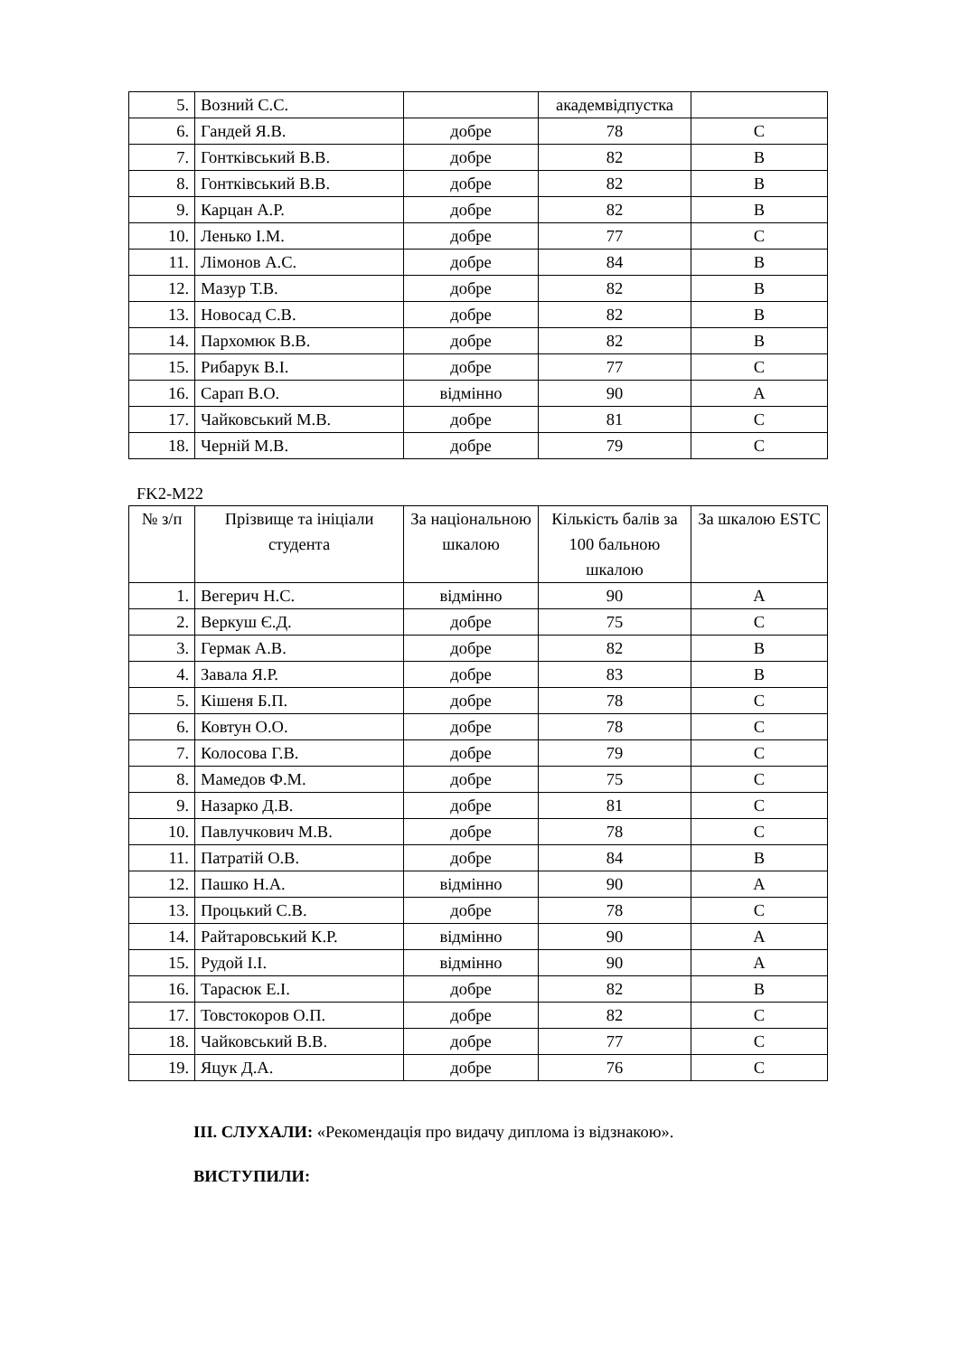| 5. | Возний С.С. | | академвідпустка | |
| 6. | Гандей Я.В. | добре | 78 | C |
| 7. | Гонтківський В.В. | добре | 82 | B |
| 8. | Гонтківський В.В. | добре | 82 | B |
| 9. | Карцан А.Р. | добре | 82 | B |
| 10. | Ленько І.М. | добре | 77 | C |
| 11. | Лімонов А.С. | добре | 84 | B |
| 12. | Мазур Т.В. | добре | 82 | B |
| 13. | Новосад С.В. | добре | 82 | B |
| 14. | Пархомюк В.В. | добре | 82 | B |
| 15. | Рибарук В.І. | добре | 77 | C |
| 16. | Сарап В.О. | відмінно | 90 | A |
| 17. | Чайковський М.В. | добре | 81 | C |
| 18. | Черній М.В. | добре | 79 | C |
FK2-M22
| № з/п | Прізвище та ініціали студента | За національною шкалою | Кількість балів за 100 бальною шкалою | За шкалою ESTC |
| --- | --- | --- | --- | --- |
| 1. | Вегерич Н.С. | відмінно | 90 | A |
| 2. | Веркуш Є.Д. | добре | 75 | C |
| 3. | Гермак А.В. | добре | 82 | B |
| 4. | Завала Я.Р. | добре | 83 | B |
| 5. | Кішеня Б.П. | добре | 78 | C |
| 6. | Ковтун О.О. | добре | 78 | C |
| 7. | Колосова Г.В. | добре | 79 | C |
| 8. | Мамедов Ф.М. | добре | 75 | C |
| 9. | Назарко Д.В. | добре | 81 | C |
| 10. | Павлучкович М.В. | добре | 78 | C |
| 11. | Патратій О.В. | добре | 84 | B |
| 12. | Пашко Н.А. | відмінно | 90 | A |
| 13. | Процький С.В. | добре | 78 | C |
| 14. | Райтаровський К.Р. | відмінно | 90 | A |
| 15. | Рудой І.І. | відмінно | 90 | A |
| 16. | Тарасюк Е.І. | добре | 82 | B |
| 17. | Товстокоров О.П. | добре | 82 | C |
| 18. | Чайковський В.В. | добре | 77 | C |
| 19. | Яцук Д.А. | добре | 76 | C |
ІІІ. СЛУХАЛИ: «Рекомендація про видачу диплома із відзнакою».
ВИСТУПИЛИ: